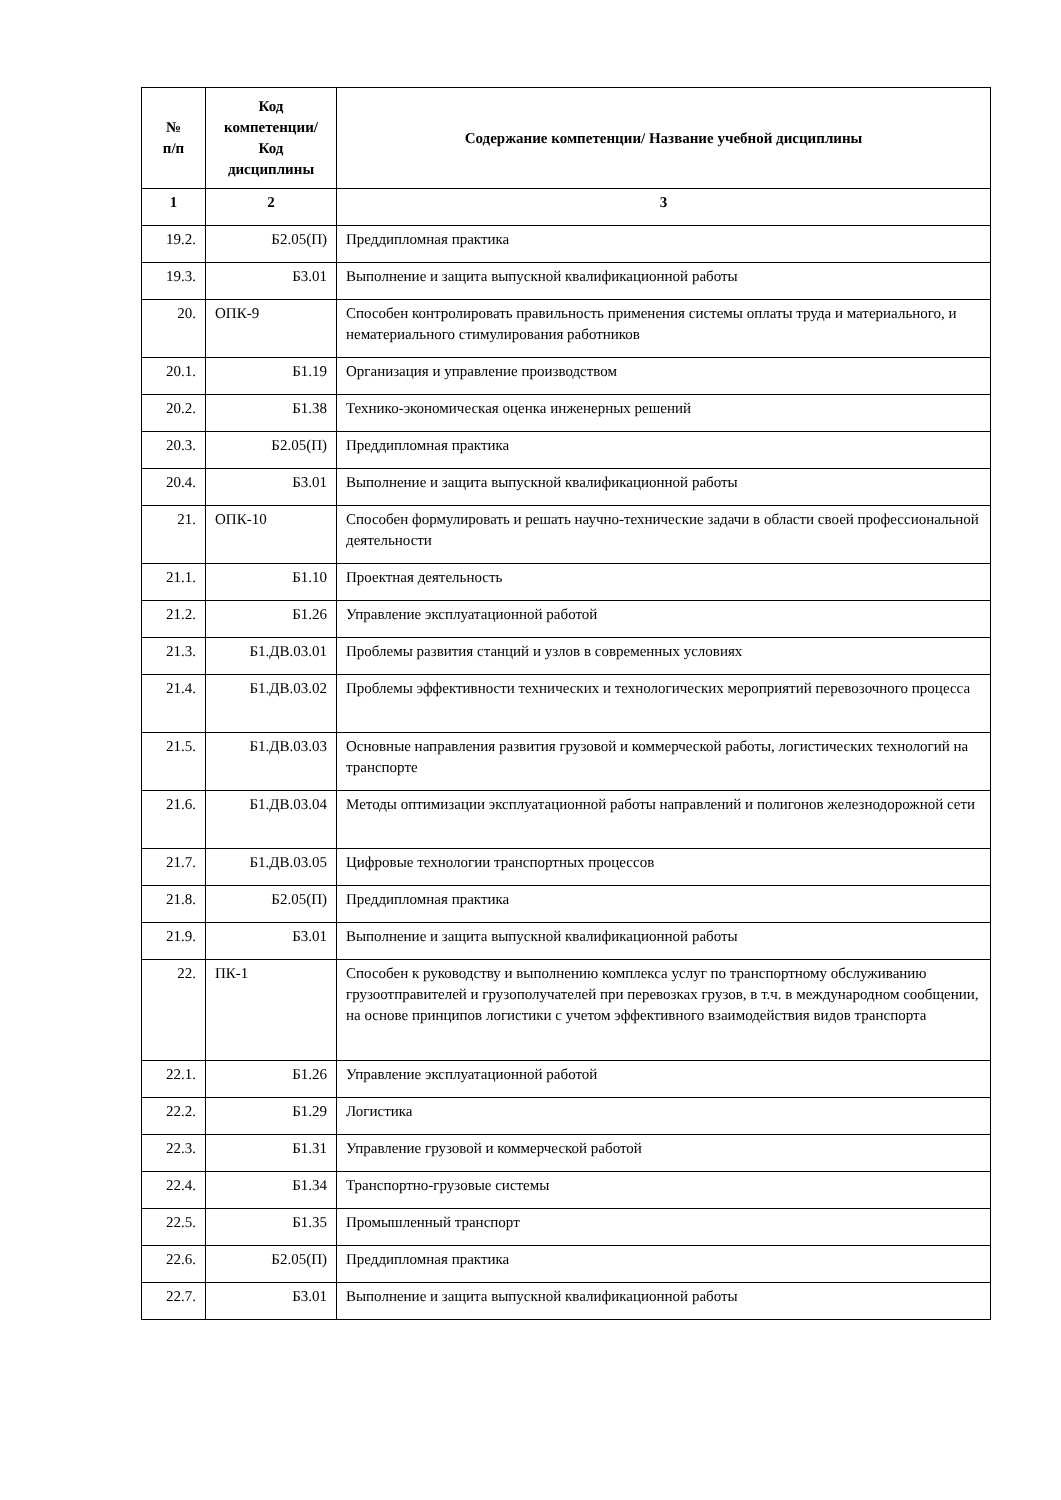| № п/п | Код компетенции/ Код дисциплины | Содержание компетенции/ Название учебной дисциплины |
| --- | --- | --- |
| 1 | 2 | 3 |
| 19.2. | Б2.05(П) | Преддипломная практика |
| 19.3. | Б3.01 | Выполнение и защита выпускной квалификационной работы |
| 20. | ОПК-9 | Способен контролировать правильность применения системы оплаты труда и материального, и нематериального стимулирования работников |
| 20.1. | Б1.19 | Организация и управление производством |
| 20.2. | Б1.38 | Технико-экономическая оценка инженерных решений |
| 20.3. | Б2.05(П) | Преддипломная практика |
| 20.4. | Б3.01 | Выполнение и защита выпускной квалификационной работы |
| 21. | ОПК-10 | Способен формулировать и решать научно-технические задачи в области своей профессиональной деятельности |
| 21.1. | Б1.10 | Проектная деятельность |
| 21.2. | Б1.26 | Управление эксплуатационной работой |
| 21.3. | Б1.ДВ.03.01 | Проблемы развития станций и узлов в современных условиях |
| 21.4. | Б1.ДВ.03.02 | Проблемы эффективности технических и технологических мероприятий перевозочного процесса |
| 21.5. | Б1.ДВ.03.03 | Основные направления развития грузовой и коммерческой работы, логистических технологий на транспорте |
| 21.6. | Б1.ДВ.03.04 | Методы оптимизации эксплуатационной работы направлений и полигонов железнодорожной сети |
| 21.7. | Б1.ДВ.03.05 | Цифровые технологии транспортных процессов |
| 21.8. | Б2.05(П) | Преддипломная практика |
| 21.9. | Б3.01 | Выполнение и защита выпускной квалификационной работы |
| 22. | ПК-1 | Способен к руководству и выполнению комплекса услуг по транспортному обслуживанию грузоотправителей и грузополучателей при перевозках грузов, в т.ч. в международном сообщении, на основе принципов логистики с учетом эффективного взаимодействия видов транспорта |
| 22.1. | Б1.26 | Управление эксплуатационной работой |
| 22.2. | Б1.29 | Логистика |
| 22.3. | Б1.31 | Управление грузовой и коммерческой работой |
| 22.4. | Б1.34 | Транспортно-грузовые системы |
| 22.5. | Б1.35 | Промышленный транспорт |
| 22.6. | Б2.05(П) | Преддипломная практика |
| 22.7. | Б3.01 | Выполнение и защита выпускной квалификационной работы |